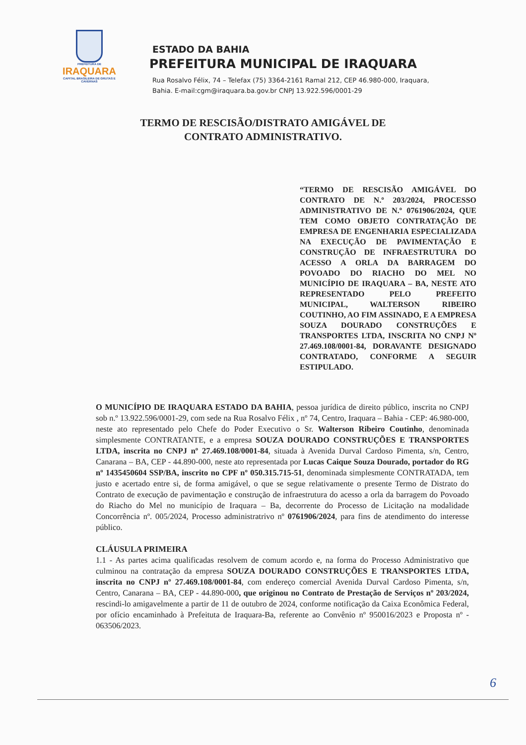PREFEITURA DE
IRAQUARA
CAPITAL BRASILEIRA DE GRUTAS E CAVERNAS
ESTADO DA BAHIA
PREFEITURA MUNICIPAL DE IRAQUARA
Rua Rosalvo Félix, 74 – Telefax (75) 3364-2161 Ramal 212, CEP 46.980-000, Iraquara,
Bahia. E-mail:cgm@iraquara.ba.gov.br CNPJ 13.922.596/0001-29
TERMO DE RESCISÃO/DISTRATO AMIGÁVEL DE
CONTRATO ADMINISTRATIVO.
“TERMO DE RESCISÃO AMIGÁVEL DO CONTRATO DE N.º 203/2024, PROCESSO ADMINISTRATIVO DE N.º 0761906/2024, QUE TEM COMO OBJETO CONTRATAÇÃO DE EMPRESA DE ENGENHARIA ESPECIALIZADA NA EXECUÇÃO DE PAVIMENTAÇÃO E CONSTRUÇÃO DE INFRAESTRUTURA DO ACESSO A ORLA DA BARRAGEM DO POVOADO DO RIACHO DO MEL NO MUNICÍPIO DE IRAQUARA – BA, NESTE ATO REPRESENTADO PELO PREFEITO MUNICIPAL, WALTERSON RIBEIRO COUTINHO, AO FIM ASSINADO, E A EMPRESA SOUZA DOURADO CONSTRUÇÕES E TRANSPORTES LTDA, INSCRITA NO CNPJ Nº 27.469.108/0001-84, DORAVANTE DESIGNADO CONTRATADO, CONFORME A SEGUIR ESTIPULADO.
O MUNICÍPIO DE IRAQUARA ESTADO DA BAHIA, pessoa jurídica de direito público, inscrita no CNPJ sob n.º 13.922.596/0001-29, com sede na Rua Rosalvo Félix , nº 74, Centro, Iraquara – Bahia - CEP: 46.980-000, neste ato representado pelo Chefe do Poder Executivo o Sr. Walterson Ribeiro Coutinho, denominada simplesmente CONTRATANTE, e a empresa SOUZA DOURADO CONSTRUÇÕES E TRANSPORTES LTDA, inscrita no CNPJ nº 27.469.108/0001-84, situada à Avenida Durval Cardoso Pimenta, s/n, Centro, Canarana – BA, CEP - 44.890-000, neste ato representada por Lucas Caique Souza Dourado, portador do RG nº 1435450604 SSP/BA, inscrito no CPF nº 050.315.715-51, denominada simplesmente CONTRATADA, tem justo e acertado entre si, de forma amigável, o que se segue relativamente o presente Termo de Distrato do Contrato de execução de pavimentação e construção de infraestrutura do acesso a orla da barragem do Povoado do Riacho do Mel no município de Iraquara – Ba, decorrente do Processo de Licitação na modalidade Concorrência nº. 005/2024, Processo administratrivo nº 0761906/2024, para fins de atendimento do interesse público.
CLÁUSULA PRIMEIRA
1.1 - As partes acima qualificadas resolvem de comum acordo e, na forma do Processo Administrativo que culminou na contratação da empresa SOUZA DOURADO CONSTRUÇÕES E TRANSPORTES LTDA, inscrita no CNPJ nº 27.469.108/0001-84, com endereço comercial Avenida Durval Cardoso Pimenta, s/n, Centro, Canarana – BA, CEP - 44.890-000, que originou no Contrato de Prestação de Serviços nº 203/2024, rescindi-lo amigavelmente a partir de 11 de outubro de 2024, conforme notificação da Caixa Econômica Federal, por ofício encaminhado à Prefeituta de Iraquara-Ba, referente ao Convênio nº 950016/2023 e Proposta nº - 063506/2023.
6